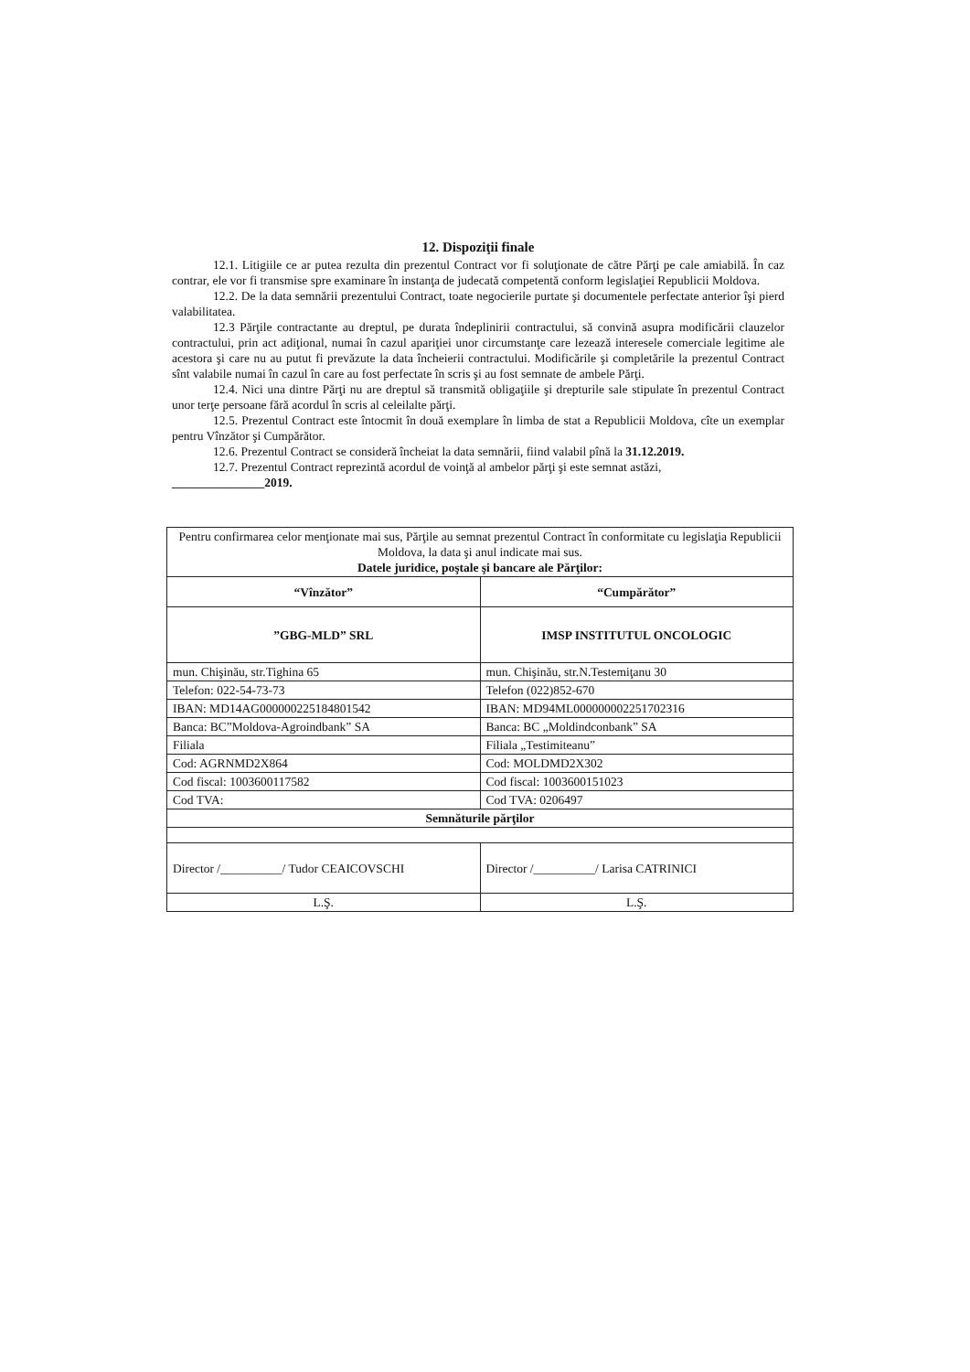12. Dispoziţii finale
12.1. Litigiile ce ar putea rezulta din prezentul Contract vor fi soluţionate de către Părţi pe cale amiabilă. În caz contrar, ele vor fi transmise spre examinare în instanţa de judecată competentă conform legislaţiei Republicii Moldova.
12.2. De la data semnării prezentului Contract, toate negocierile purtate şi documentele perfectate anterior îşi pierd valabilitatea.
12.3 Părţile contractante au dreptul, pe durata îndeplinirii contractului, să convină asupra modificării clauzelor contractului, prin act adiţional, numai în cazul apariţiei unor circumstanţe care lezează interesele comerciale legitime ale acestora şi care nu au putut fi prevăzute la data încheierii contractului. Modificările şi completările la prezentul Contract sînt valabile numai în cazul în care au fost perfectate în scris şi au fost semnate de ambele Părţi.
12.4. Nici una dintre Părţi nu are dreptul să transmită obligaţiile şi drepturile sale stipulate în prezentul Contract unor terţe persoane fără acordul în scris al celeilalte părţi.
12.5. Prezentul Contract este întocmit în două exemplare în limba de stat a Republicii Moldova, cîte un exemplar pentru Vînzător şi Cumpărător.
12.6. Prezentul Contract se consideră încheiat la data semnării, fiind valabil pînă la 31.12.2019.
12.7. Prezentul Contract reprezintă acordul de voinţă al ambelor părţi şi este semnat astăzi,
_______________2019.
| Pentru confirmarea celor menţionate mai sus, Părţile au semnat prezentul Contract în conformitate cu legislaţia Republicii Moldova, la data şi anul indicate mai sus. Datele juridice, poştale şi bancare ale Părţilor: | |
| “Vînzător” | “Cumpărător” |
| ”GBG-MLD” SRL | IMSP INSTITUTUL ONCOLOGIC |
| mun. Chişinău, str.Tighina 65 | mun. Chişinău, str.N.Testemiţanu 30 |
| Telefon: 022-54-73-73 | Telefon (022)852-670 |
| IBAN: MD14AG000000225184801542 | IBAN: MD94ML000000002251702316 |
| Banca: BC”Moldova-Agroindbank” SA | Banca: BC „Moldindconbank” SA |
| Filiala | Filiala „Testimiteanu” |
| Cod: AGRNMD2X864 | Cod: MOLDMD2X302 |
| Cod fiscal: 1003600117582 | Cod fiscal: 1003600151023 |
| Cod TVA: | Cod TVA: 0206497 |
| Semnăturile părţilor | |
| Director /__________/ Tudor CEAICOVSCHI | Director /__________/ Larisa CATRINICI |
| L.Ş. | L.Ş. |